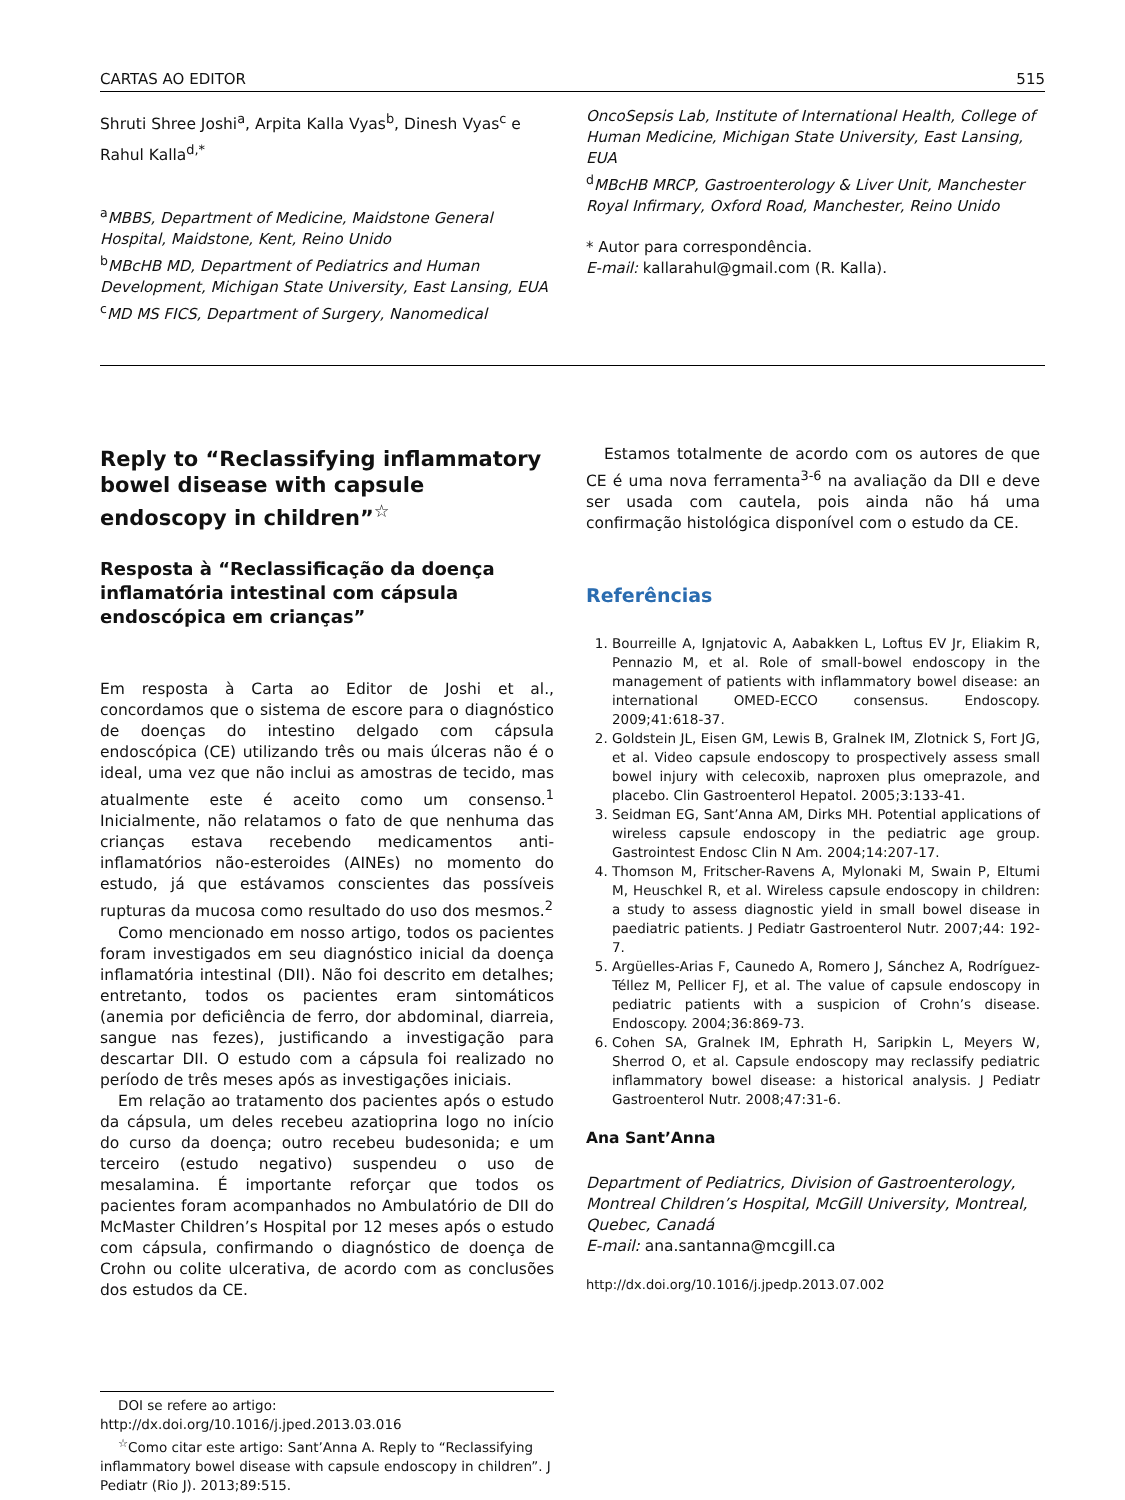CARTAS AO EDITOR 515
Shruti Shree Joshi<sup>a</sup>, Arpita Kalla Vyas<sup>b</sup>, Dinesh Vyas<sup>c</sup> e Rahul Kalla<sup>d,*</sup>
<sup>a</sup> MBBS, Department of Medicine, Maidstone General Hospital, Maidstone, Kent, Reino Unido
<sup>b</sup> MBcHB MD, Department of Pediatrics and Human Development, Michigan State University, East Lansing, EUA
<sup>c</sup> MD MS FICS, Department of Surgery, Nanomedical
OncoSepsis Lab, Institute of International Health, College of Human Medicine, Michigan State University, East Lansing, EUA
<sup>d</sup> MBcHB MRCP, Gastroenterology & Liver Unit, Manchester Royal Infirmary, Oxford Road, Manchester, Reino Unido
* Autor para correspondência.
E-mail: kallarahul@gmail.com (R. Kalla).
Reply to “Reclassifying inflammatory bowel disease with capsule endoscopy in children”<sup>☆</sup>
Resposta à “Reclassificação da doença inflamatória intestinal com cápsula endoscópica em crianças”
Em resposta à Carta ao Editor de Joshi et al., concordamos que o sistema de escore para o diagnóstico de doenças do intestino delgado com cápsula endoscópica (CE) utilizando três ou mais úlceras não é o ideal, uma vez que não inclui as amostras de tecido, mas atualmente este é aceito como um consenso.<sup>1</sup> Inicialmente, não relatamos o fato de que nenhuma das crianças estava recebendo medicamentos anti-inflamatórios não-esteroides (AINEs) no momento do estudo, já que estávamos conscientes das possíveis rupturas da mucosa como resultado do uso dos mesmos.<sup>2</sup>
Como mencionado em nosso artigo, todos os pacientes foram investigados em seu diagnóstico inicial da doença inflamatória intestinal (DII). Não foi descrito em detalhes; entretanto, todos os pacientes eram sintomáticos (anemia por deficiência de ferro, dor abdominal, diarreia, sangue nas fezes), justificando a investigação para descartar DII. O estudo com a cápsula foi realizado no período de três meses após as investigações iniciais.
Em relação ao tratamento dos pacientes após o estudo da cápsula, um deles recebeu azatioprina logo no início do curso da doença; outro recebeu budesonida; e um terceiro (estudo negativo) suspendeu o uso de mesalamina. É importante reforçar que todos os pacientes foram acompanhados no Ambulatório de DII do McMaster Children’s Hospital por 12 meses após o estudo com cápsula, confirmando o diagnóstico de doença de Crohn ou colite ulcerativa, de acordo com as conclusões dos estudos da CE.
DOI se refere ao artigo:
http://dx.doi.org/10.1016/j.jped.2013.03.016
<sup>☆</sup>Como citar este artigo: Sant’Anna A. Reply to “Reclassifying inflammatory bowel disease with capsule endoscopy in children”. J Pediatr (Rio J). 2013;89:515.
Estamos totalmente de acordo com os autores de que CE é uma nova ferramenta<sup>3-6</sup> na avaliação da DII e deve ser usada com cautela, pois ainda não há uma confirmação histológica disponível com o estudo da CE.
Referências
1. Bourreille A, Ignjatovic A, Aabakken L, Loftus EV Jr, Eliakim R, Pennazio M, et al. Role of small-bowel endoscopy in the management of patients with inflammatory bowel disease: an international OMED-ECCO consensus. Endoscopy. 2009;41:618-37.
2. Goldstein JL, Eisen GM, Lewis B, Gralnek IM, Zlotnick S, Fort JG, et al. Video capsule endoscopy to prospectively assess small bowel injury with celecoxib, naproxen plus omeprazole, and placebo. Clin Gastroenterol Hepatol. 2005;3:133-41.
3. Seidman EG, Sant’Anna AM, Dirks MH. Potential applications of wireless capsule endoscopy in the pediatric age group. Gastrointest Endosc Clin N Am. 2004;14:207-17.
4. Thomson M, Fritscher-Ravens A, Mylonaki M, Swain P, Eltumi M, Heuschkel R, et al. Wireless capsule endoscopy in children: a study to assess diagnostic yield in small bowel disease in paediatric patients. J Pediatr Gastroenterol Nutr. 2007;44: 192-7.
5. Argüelles-Arias F, Caunedo A, Romero J, Sánchez A, Rodríguez-Téllez M, Pellicer FJ, et al. The value of capsule endoscopy in pediatric patients with a suspicion of Crohn’s disease. Endoscopy. 2004;36:869-73.
6. Cohen SA, Gralnek IM, Ephrath H, Saripkin L, Meyers W, Sherrod O, et al. Capsule endoscopy may reclassify pediatric inflammatory bowel disease: a historical analysis. J Pediatr Gastroenterol Nutr. 2008;47:31-6.
Ana Sant’Anna
Department of Pediatrics, Division of Gastroenterology, Montreal Children’s Hospital, McGill University, Montreal, Quebec, Canadá
E-mail: ana.santanna@mcgill.ca
http://dx.doi.org/10.1016/j.jpedp.2013.07.002